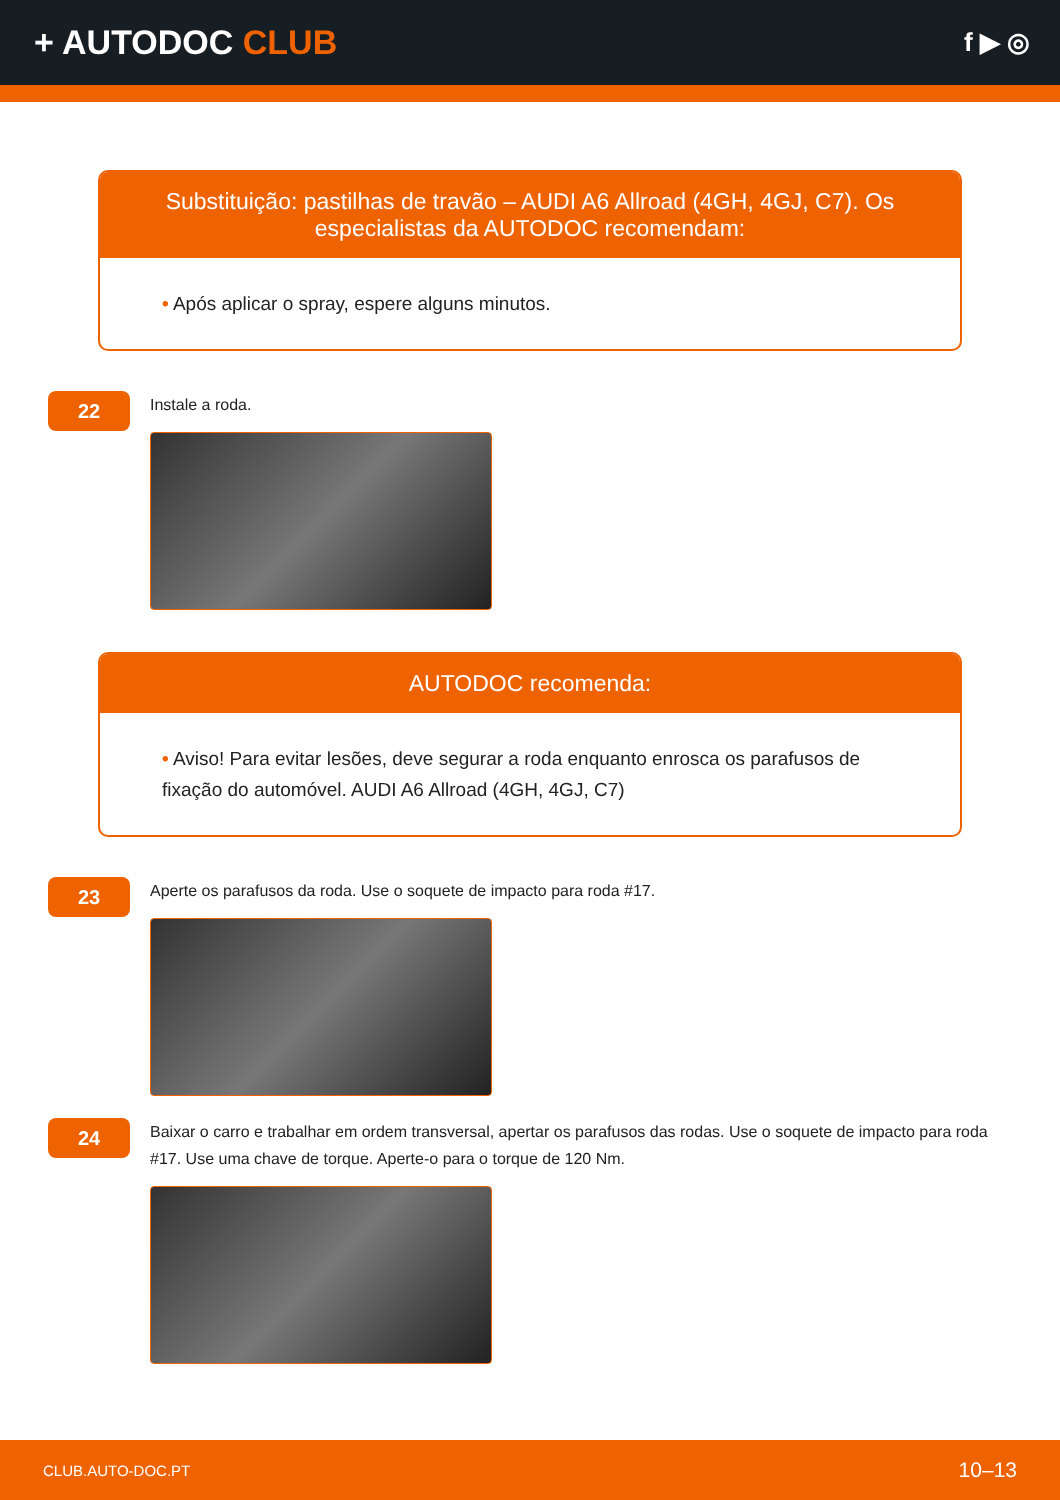+ AUTODOC CLUB
f ▶ ◎
Substituição: pastilhas de travão – AUDI A6 Allroad (4GH, 4GJ, C7). Os especialistas da AUTODOC recomendam:
• Após aplicar o spray, espere alguns minutos.
22
Instale a roda.
AUTODOC recomenda:
• Aviso! Para evitar lesões, deve segurar a roda enquanto enrosca os parafusos de fixação do automóvel. AUDI A6 Allroad (4GH, 4GJ, C7)
23
Aperte os parafusos da roda. Use o soquete de impacto para roda #17.
24
Baixar o carro e trabalhar em ordem transversal, apertar os parafusos das rodas. Use o soquete de impacto para roda #17. Use uma chave de torque. Aperte-o para o torque de 120 Nm.
CLUB.AUTO-DOC.PT 10–13